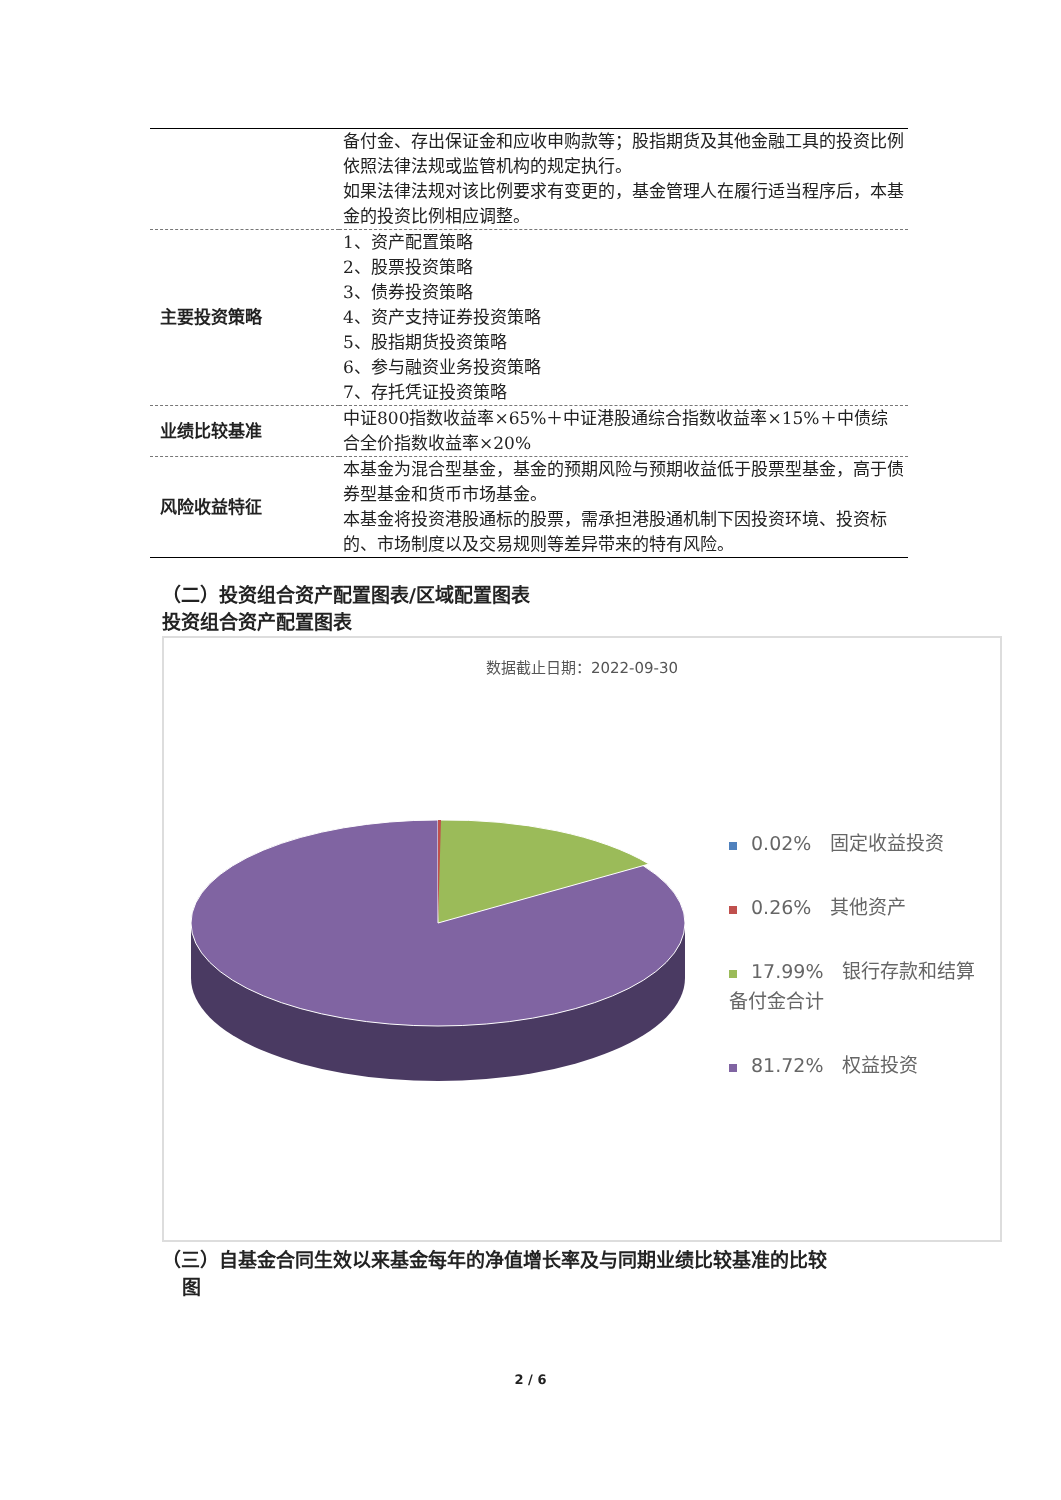| | 备付金、存出保证金和应收申购款等；股指期货及其他金融工具的投资比例依照法律法规或监管机构的规定执行。 如果法律法规对该比例要求有变更的，基金管理人在履行适当程序后，本基金的投资比例相应调整。 |
| 主要投资策略 | 1、资产配置策略 2、股票投资策略 3、债券投资策略 4、资产支持证券投资策略 5、股指期货投资策略 6、参与融资业务投资策略 7、存托凭证投资策略 |
| 业绩比较基准 | 中证800指数收益率×65%＋中证港股通综合指数收益率×15%＋中债综合全价指数收益率×20% |
| 风险收益特征 | 本基金为混合型基金，基金的预期风险与预期收益低于股票型基金，高于债券型基金和货币市场基金。 本基金将投资港股通标的股票，需承担港股通机制下因投资环境、投资标的、市场制度以及交易规则等差异带来的特有风险。 |
（二）投资组合资产配置图表/区域配置图表
投资组合资产配置图表
数据截止日期：2022-09-30
0.02%　固定收益投资
0.26%　其他资产
17.99%　银行存款和结算备付金合计
81.72%　权益投资
（三）自基金合同生效以来基金每年的净值增长率及与同期业绩比较基准的比较
图
2 / 6